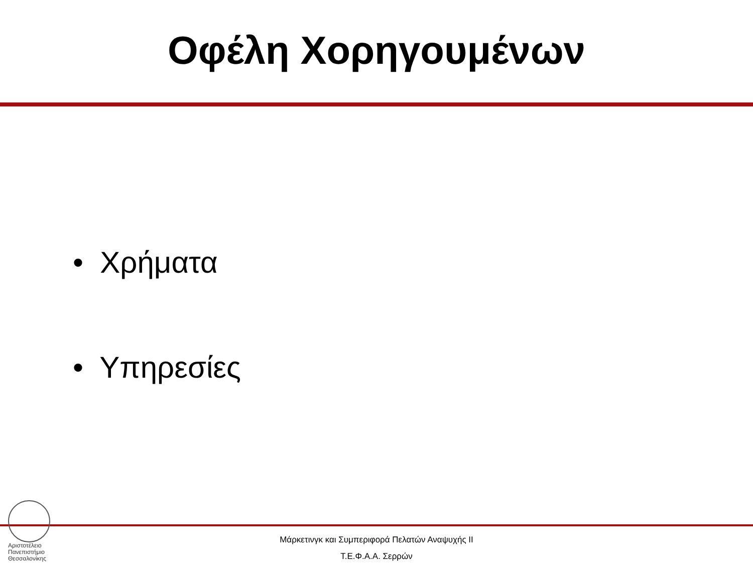Οφέλη Χορηγουμένων
• Χρήματα
• Υπηρεσίες
Αριστοτέλειο
Πανεπιστήμιο
Θεσσαλονίκης
Μάρκετινγκ και Συμπεριφορά Πελατών Αναψυχής ΙΙ
Τ.Ε.Φ.Α.Α. Σερρών